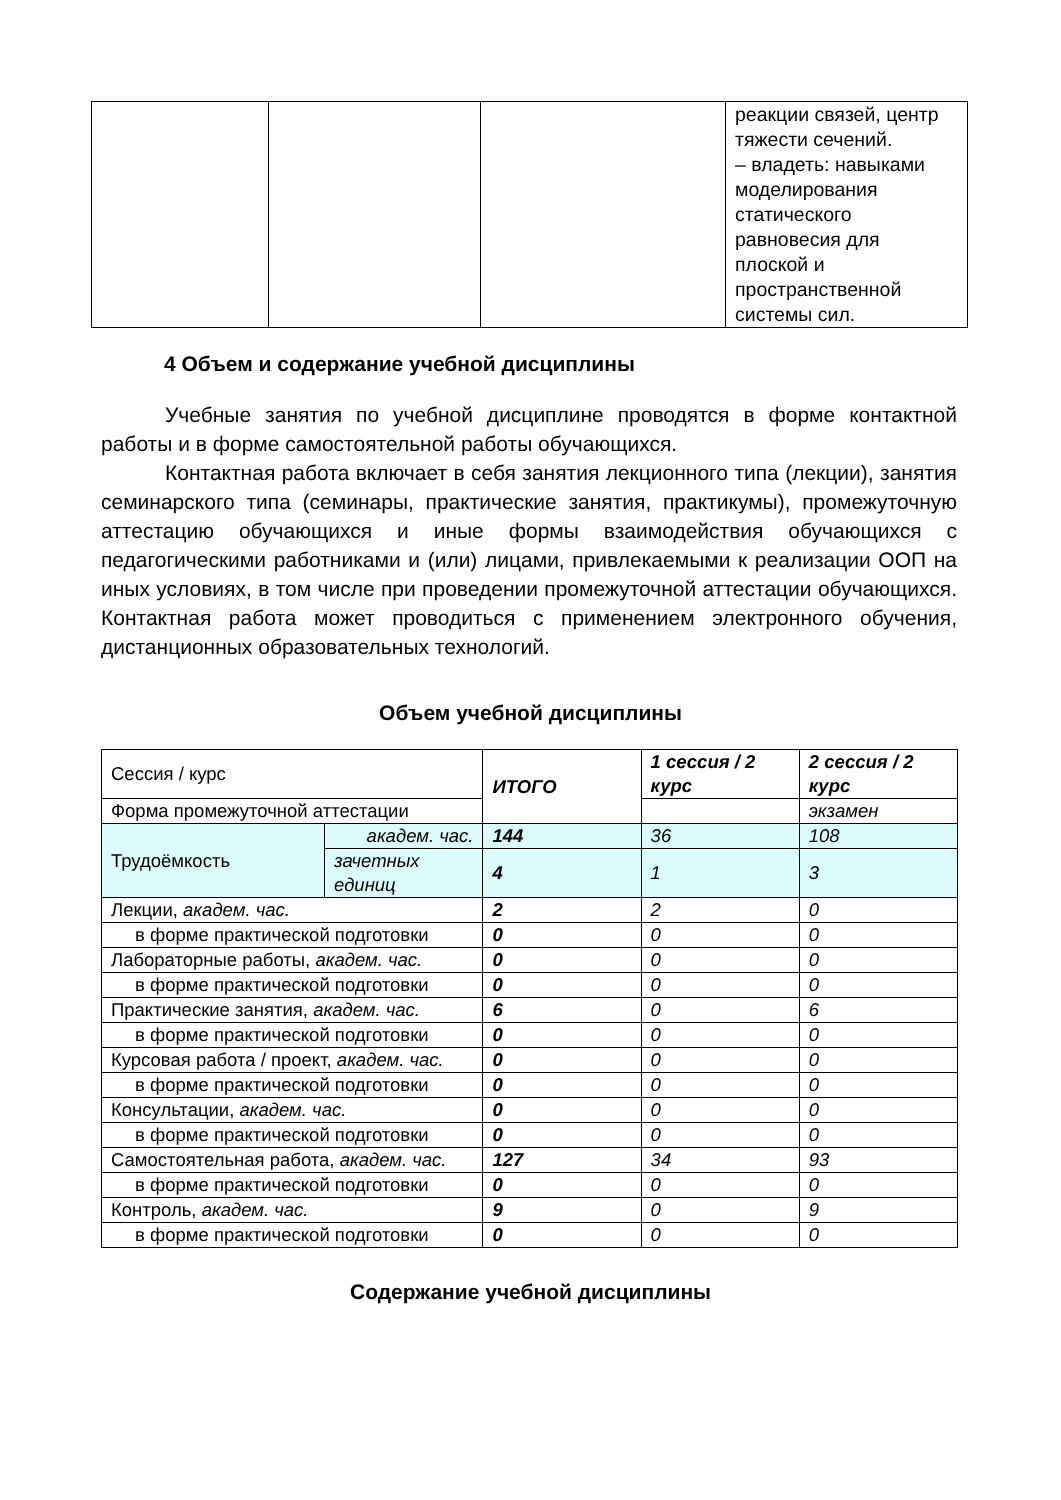| | | | реакции связей, центр тяжести сечений. – владеть: навыками моделирования статического равновесия для плоской и пространственной системы сил. |
4 Объем и содержание учебной дисциплины
Учебные занятия по учебной дисциплине проводятся в форме контактной работы и в форме самостоятельной работы обучающихся.
Контактная работа включает в себя занятия лекционного типа (лекции), занятия семинарского типа (семинары, практические занятия, практикумы), промежуточную аттестацию обучающихся и иные формы взаимодействия обучающихся с педагогическими работниками и (или) лицами, привлекаемыми к реализации ООП на иных условиях, в том числе при проведении промежуточной аттестации обучающихся. Контактная работа может проводиться с применением электронного обучения, дистанционных образовательных технологий.
Объем учебной дисциплины
| Сессия / курс | | ИТОГО | 1 сессия / 2 курс | 2 сессия / 2 курс |
| Форма промежуточной аттестации | | | | экзамен |
| Трудоёмкость | академ. час. | 144 | 36 | 108 |
| | зачетных единиц | 4 | 1 | 3 |
| Лекции, академ. час. | | 2 | 2 | 0 |
| в форме практической подготовки | | 0 | 0 | 0 |
| Лабораторные работы, академ. час. | | 0 | 0 | 0 |
| в форме практической подготовки | | 0 | 0 | 0 |
| Практические занятия, академ. час. | | 6 | 0 | 6 |
| в форме практической подготовки | | 0 | 0 | 0 |
| Курсовая работа / проект, академ. час. | | 0 | 0 | 0 |
| в форме практической подготовки | | 0 | 0 | 0 |
| Консультации, академ. час. | | 0 | 0 | 0 |
| в форме практической подготовки | | 0 | 0 | 0 |
| Самостоятельная работа, академ. час. | | 127 | 34 | 93 |
| в форме практической подготовки | | 0 | 0 | 0 |
| Контроль, академ. час. | | 9 | 0 | 9 |
| в форме практической подготовки | | 0 | 0 | 0 |
Содержание учебной дисциплины